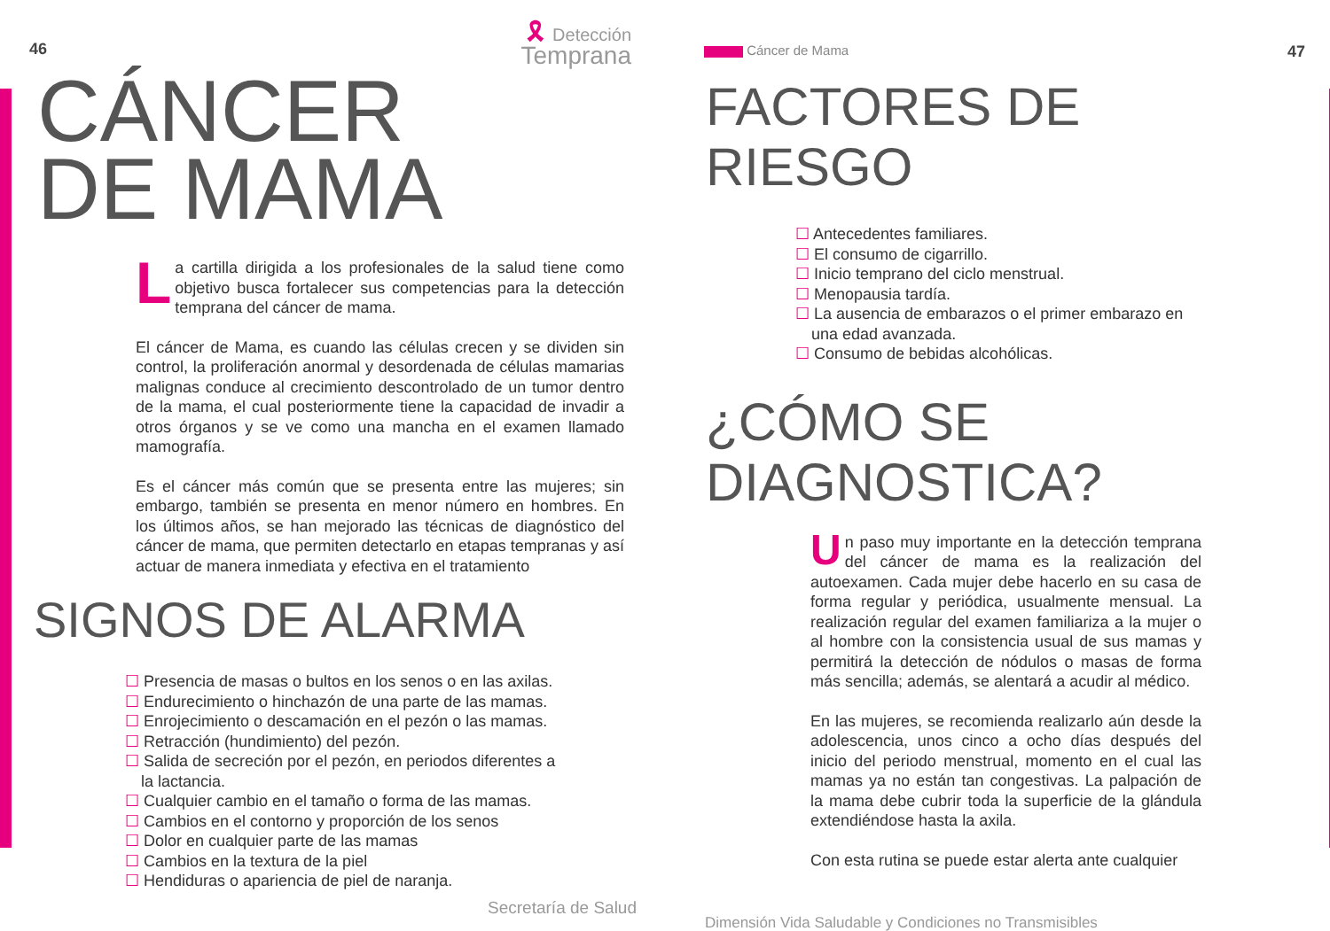46 🎗 Detección
Temprana
CÁNCER
DE MAMA
La cartilla dirigida a los profesionales de la salud tiene como objetivo busca fortalecer sus competencias para la detección temprana del cáncer de mama.
El cáncer de Mama, es cuando las células crecen y se dividen sin control, la proliferación anormal y desordenada de células mamarias malignas conduce al crecimiento descontrolado de un tumor dentro de la mama, el cual posteriormente tiene la capacidad de invadir a otros órganos y se ve como una mancha en el examen llamado mamografía.
Es el cáncer más común que se presenta entre las mujeres; sin embargo, también se presenta en menor número en hombres. En los últimos años, se han mejorado las técnicas de diagnóstico del cáncer de mama, que permiten detectarlo en etapas tempranas y así actuar de manera inmediata y efectiva en el tratamiento
SIGNOS DE ALARMA
☐ Presencia de masas o bultos en los senos o en las axilas.
☐ Endurecimiento o hinchazón de una parte de las mamas.
☐ Enrojecimiento o descamación en el pezón o las mamas.
☐ Retracción (hundimiento) del pezón.
☐ Salida de secreción por el pezón, en periodos diferentes a la lactancia.
☐ Cualquier cambio en el tamaño o forma de las mamas.
☐ Cambios en el contorno y proporción de los senos
☐ Dolor en cualquier parte de las mamas
☐ Cambios en la textura de la piel
☐ Hendiduras o apariencia de piel de naranja.
Secretaría de Salud
Cáncer de Mama 47
FACTORES DE
RIESGO
☐ Antecedentes familiares.
☐ El consumo de cigarrillo.
☐ Inicio temprano del ciclo menstrual.
☐ Menopausia tardía.
☐ La ausencia de embarazos o el primer embarazo en una edad avanzada.
☐ Consumo de bebidas alcohólicas.
¿CÓMO SE
DIAGNOSTICA?
Un paso muy importante en la detección temprana del cáncer de mama es la realización del autoexamen. Cada mujer debe hacerlo en su casa de forma regular y periódica, usualmente mensual. La realización regular del examen familiariza a la mujer o al hombre con la consistencia usual de sus mamas y permitirá la detección de nódulos o masas de forma más sencilla; además, se alentará a acudir al médico.
En las mujeres, se recomienda realizarlo aún desde la adolescencia, unos cinco a ocho días después del inicio del periodo menstrual, momento en el cual las mamas ya no están tan congestivas. La palpación de la mama debe cubrir toda la superficie de la glándula extendiéndose hasta la axila.
Con esta rutina se puede estar alerta ante cualquier
Dimensión Vida Saludable y Condiciones no Transmisibles